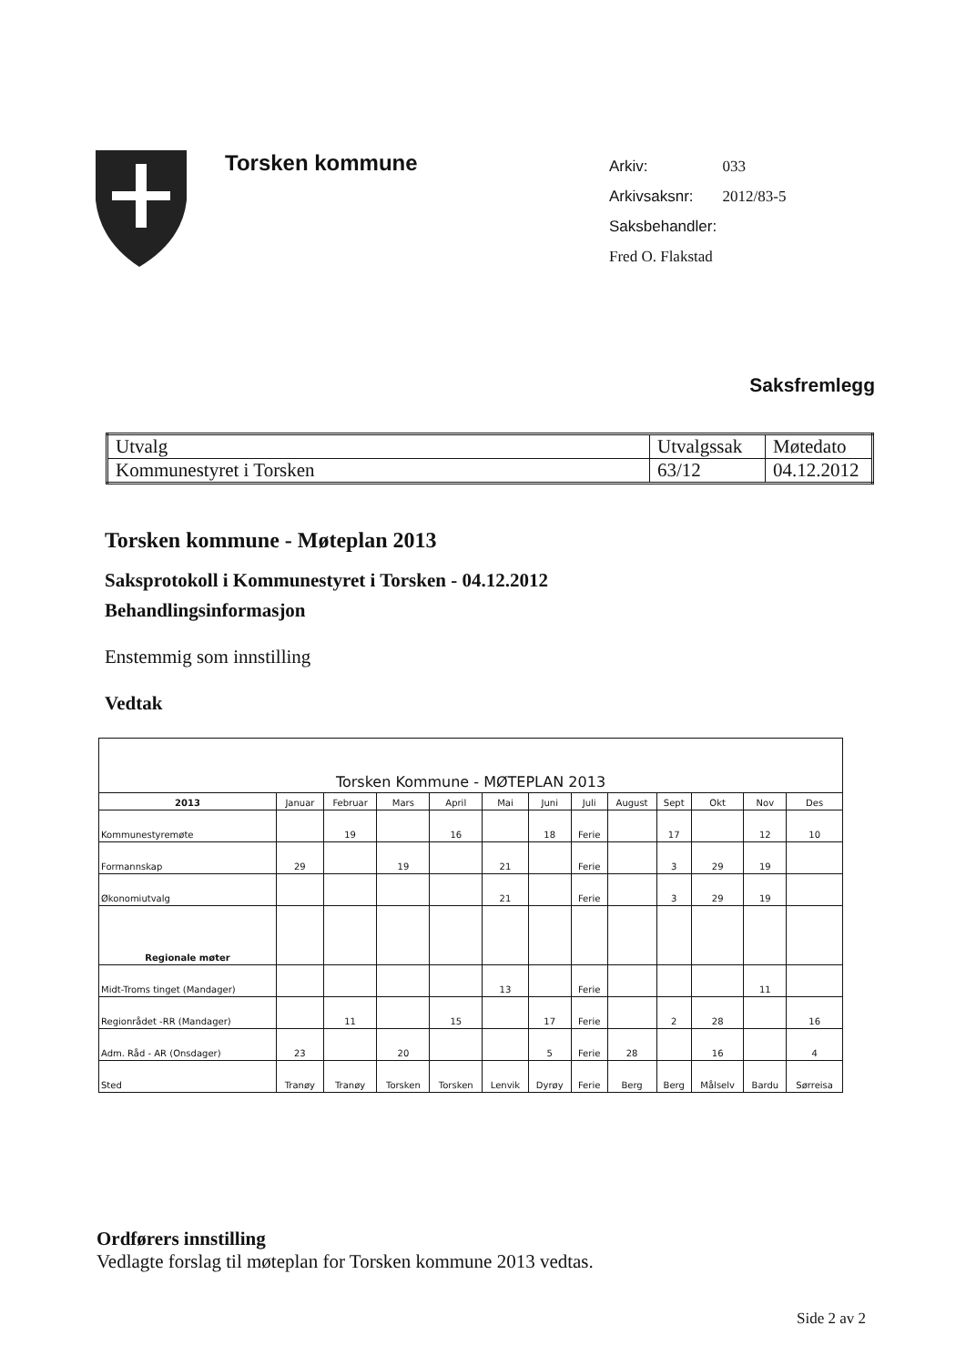Torsken kommune
| Arkiv: | 033 |
| Arkivsaksnr: | 2012/83-5 |
| Saksbehandler: | |
| Fred O. Flakstad | |
Saksfremlegg
| Utvalg | Utvalgssak | Møtedato |
| Kommunestyret i Torsken | 63/12 | 04.12.2012 |
Torsken kommune - Møteplan 2013
Saksprotokoll i Kommunestyret i Torsken - 04.12.2012
Behandlingsinformasjon
Enstemmig som innstilling
Vedtak
| Torsken Kommune - MØTEPLAN 2013 | | | | | | | | | | | | |
| --- | --- | --- | --- | --- | --- | --- | --- | --- | --- | --- | --- | --- |
| 2013 | Januar | Februar | Mars | April | Mai | Juni | Juli | August | Sept | Okt | Nov | Des |
| Kommunestyremøte | | 19 | | 16 | | 18 | Ferie | | 17 | | 12 | 10 |
| Formannskap | 29 | | 19 | | 21 | | Ferie | | 3 | 29 | 19 | |
| Økonomiutvalg | | | | | 21 | | Ferie | | 3 | 29 | 19 | |
| Regionale møter | | | | | | | | | | | | |
| Midt-Troms tinget (Mandager) | | | | | 13 | | Ferie | | | | 11 | |
| Regionrådet -RR (Mandager) | | 11 | | 15 | | 17 | Ferie | | 2 | 28 | | 16 |
| Adm. Råd - AR (Onsdager) | 23 | | 20 | | | 5 | Ferie | 28 | | 16 | | 4 |
| Sted | Tranøy | Tranøy | Torsken | Torsken | Lenvik | Dyrøy | Ferie | Berg | Berg | Målselv | Bardu | Sørreisa |
Ordførers innstilling
Vedlagte forslag til møteplan for Torsken kommune 2013 vedtas.
Side 2 av 2